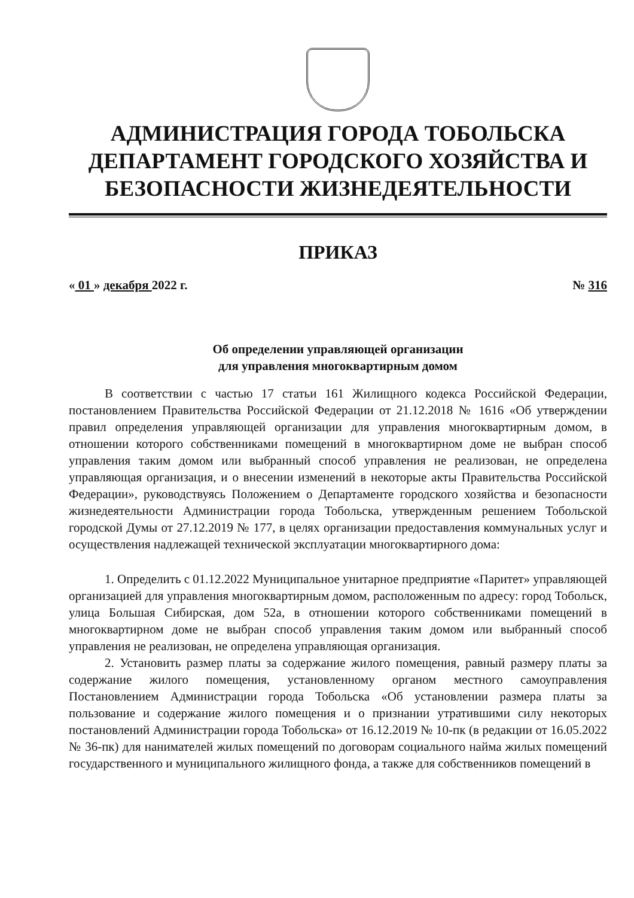АДМИНИСТРАЦИЯ ГОРОДА ТОБОЛЬСКА
ДЕПАРТАМЕНТ ГОРОДСКОГО ХОЗЯЙСТВА И
БЕЗОПАСНОСТИ ЖИЗНЕДЕЯТЕЛЬНОСТИ
ПРИКАЗ
« 01 » декабря 2022 г. № 316
Об определении управляющей организации
для управления многоквартирным домом
В соответствии с частью 17 статьи 161 Жилищного кодекса Российской Федерации, постановлением Правительства Российской Федерации от 21.12.2018 № 1616 «Об утверждении правил определения управляющей организации для управления многоквартирным домом, в отношении которого собственниками помещений в многоквартирном доме не выбран способ управления таким домом или выбранный способ управления не реализован, не определена управляющая организация, и о внесении изменений в некоторые акты Правительства Российской Федерации», руководствуясь Положением о Департаменте городского хозяйства и безопасности жизнедеятельности Администрации города Тобольска, утвержденным решением Тобольской городской Думы от 27.12.2019 № 177, в целях организации предоставления коммунальных услуг и осуществления надлежащей технической эксплуатации многоквартирного дома:
1. Определить с 01.12.2022 Муниципальное унитарное предприятие «Паритет» управляющей организацией для управления многоквартирным домом, расположенным по адресу: город Тобольск, улица Большая Сибирская, дом 52а, в отношении которого собственниками помещений в многоквартирном доме не выбран способ управления таким домом или выбранный способ управления не реализован, не определена управляющая организация.
2. Установить размер платы за содержание жилого помещения, равный размеру платы за содержание жилого помещения, установленному органом местного самоуправления Постановлением Администрации города Тобольска «Об установлении размера платы за пользование и содержание жилого помещения и о признании утратившими силу некоторых постановлений Администрации города Тобольска» от 16.12.2019 № 10-пк (в редакции от 16.05.2022 № 36-пк) для нанимателей жилых помещений по договорам социального найма жилых помещений государственного и муниципального жилищного фонда, а также для собственников помещений в